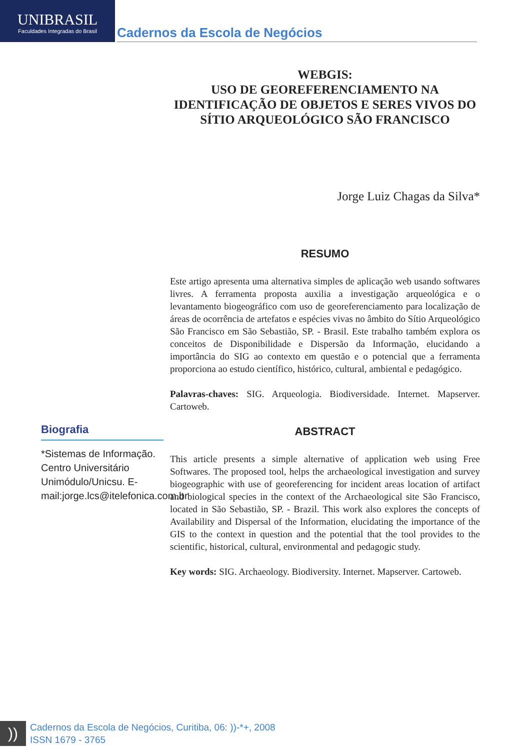UNIBRASIL
Faculdades Integradas do Brasil
Cadernos da Escola de Negócios
WEBGIS:
USO DE GEOREFERENCIAMENTO NA IDENTIFICAÇÃO DE OBJETOS E SERES VIVOS DO SÍTIO ARQUEOLÓGICO SÃO FRANCISCO
Jorge Luiz Chagas da Silva*
RESUMO
Este artigo apresenta uma alternativa simples de aplicação web usando softwares livres. A ferramenta proposta auxilia a investigação arqueológica e o levantamento biogeográfico com uso de georeferenciamento para localização de áreas de ocorrência de artefatos e espécies vivas no âmbito do Sítio Arqueológico São Francisco em São Sebastião, SP. - Brasil. Este trabalho também explora os conceitos de Disponibilidade e Dispersão da Informação, elucidando a importância do SIG ao contexto em questão e o potencial que a ferramenta proporciona ao estudo científico, histórico, cultural, ambiental e pedagógico.
Palavras-chaves: SIG. Arqueologia. Biodiversidade. Internet. Mapserver. Cartoweb.
ABSTRACT
This article presents a simple alternative of application web using Free Softwares. The proposed tool, helps the archaeological investigation and survey biogeographic with use of georeferencing for incident areas location of artifact and biological species in the context of the Archaeological site São Francisco, located in São Sebastião, SP. - Brazil. This work also explores the concepts of Availability and Dispersal of the Information, elucidating the importance of the GIS to the context in question and the potential that the tool provides to the scientific, historical, cultural, environmental and pedagogic study.
Key words: SIG. Archaeology. Biodiversity. Internet. Mapserver. Cartoweb.
Biografia
*Sistemas de Informação. Centro Universitário Unimódulo/Unicsu. E-mail:jorge.lcs@itelefonica.com.br
))
Cadernos da Escola de Negócios, Curitiba, 06: ))-*+, 2008
ISSN 1679 - 3765